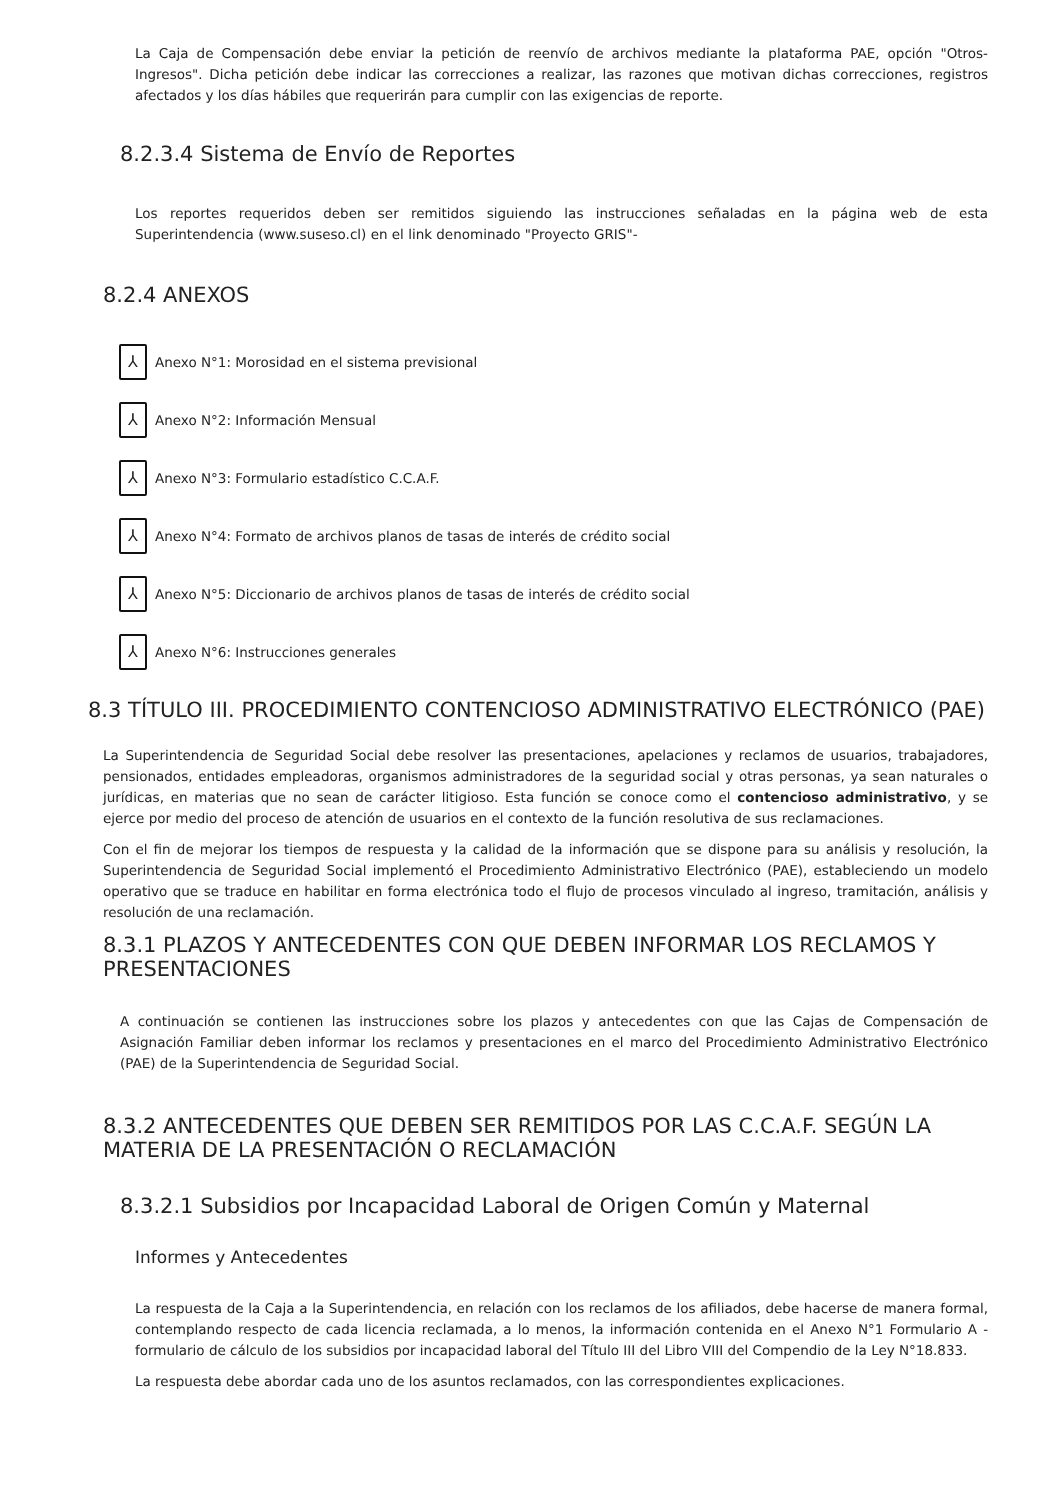La Caja de Compensación debe enviar la petición de reenvío de archivos mediante la plataforma PAE, opción "Otros-Ingresos". Dicha petición debe indicar las correcciones a realizar, las razones que motivan dichas correcciones, registros afectados y los días hábiles que requerirán para cumplir con las exigencias de reporte.
8.2.3.4 Sistema de Envío de Reportes
Los reportes requeridos deben ser remitidos siguiendo las instrucciones señaladas en la página web de esta Superintendencia (www.suseso.cl) en el link denominado "Proyecto GRIS"-
8.2.4 ANEXOS
⅄ Anexo N°1: Morosidad en el sistema previsional
⅄ Anexo N°2: Información Mensual
⅄ Anexo N°3: Formulario estadístico C.C.A.F.
⅄ Anexo N°4: Formato de archivos planos de tasas de interés de crédito social
⅄ Anexo N°5: Diccionario de archivos planos de tasas de interés de crédito social
⅄ Anexo N°6: Instrucciones generales
8.3 TÍTULO III. PROCEDIMIENTO CONTENCIOSO ADMINISTRATIVO ELECTRÓNICO (PAE)
La Superintendencia de Seguridad Social debe resolver las presentaciones, apelaciones y reclamos de usuarios, trabajadores, pensionados, entidades empleadoras, organismos administradores de la seguridad social y otras personas, ya sean naturales o jurídicas, en materias que no sean de carácter litigioso. Esta función se conoce como el contencioso administrativo, y se ejerce por medio del proceso de atención de usuarios en el contexto de la función resolutiva de sus reclamaciones.
Con el fin de mejorar los tiempos de respuesta y la calidad de la información que se dispone para su análisis y resolución, la Superintendencia de Seguridad Social implementó el Procedimiento Administrativo Electrónico (PAE), estableciendo un modelo operativo que se traduce en habilitar en forma electrónica todo el flujo de procesos vinculado al ingreso, tramitación, análisis y resolución de una reclamación.
8.3.1 PLAZOS Y ANTECEDENTES CON QUE DEBEN INFORMAR LOS RECLAMOS Y PRESENTACIONES
A continuación se contienen las instrucciones sobre los plazos y antecedentes con que las Cajas de Compensación de Asignación Familiar deben informar los reclamos y presentaciones en el marco del Procedimiento Administrativo Electrónico (PAE) de la Superintendencia de Seguridad Social.
8.3.2 ANTECEDENTES QUE DEBEN SER REMITIDOS POR LAS C.C.A.F. SEGÚN LA MATERIA DE LA PRESENTACIÓN O RECLAMACIÓN
8.3.2.1 Subsidios por Incapacidad Laboral de Origen Común y Maternal
Informes y Antecedentes
La respuesta de la Caja a la Superintendencia, en relación con los reclamos de los afiliados, debe hacerse de manera formal, contemplando respecto de cada licencia reclamada, a lo menos, la información contenida en el Anexo N°1 Formulario A - formulario de cálculo de los subsidios por incapacidad laboral del Título III del Libro VIII del Compendio de la Ley N°18.833.
La respuesta debe abordar cada uno de los asuntos reclamados, con las correspondientes explicaciones.